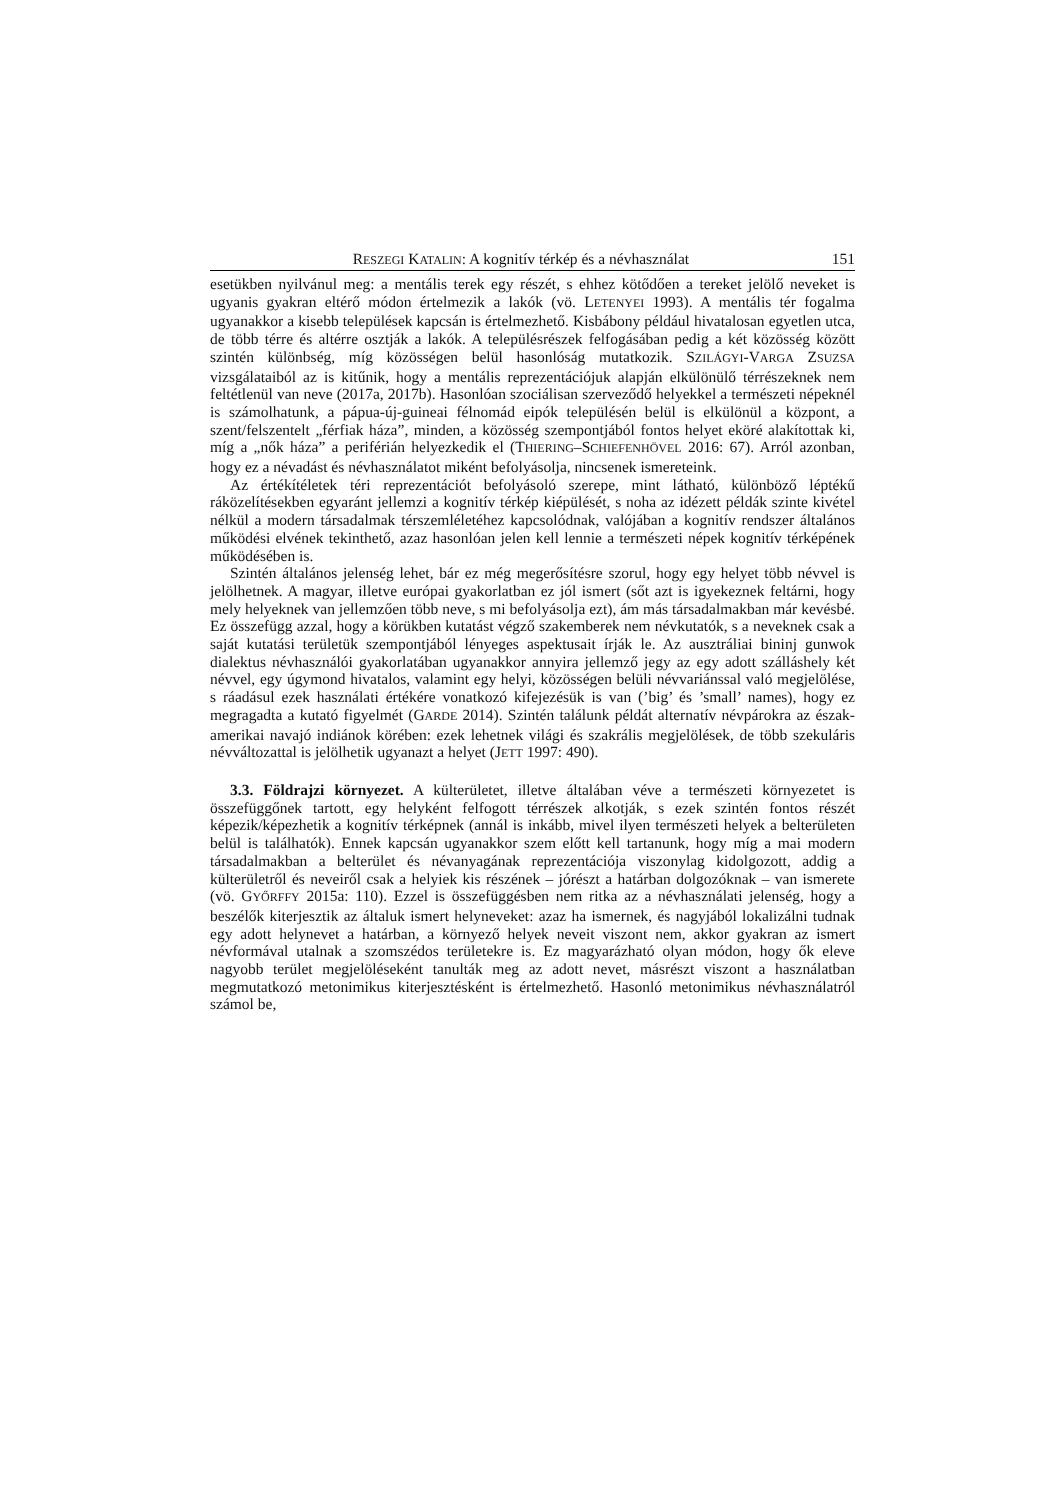RESZEGI KATALIN: A kognitív térkép és a névhasználat 151
esetükben nyilvánul meg: a mentális terek egy részét, s ehhez kötődően a tereket jelölő neveket is ugyanis gyakran eltérő módon értelmezik a lakók (vö. LETENYEI 1993). A mentális tér fogalma ugyanakkor a kisebb települések kapcsán is értelmezhető. Kisbábony például hivatalosan egyetlen utca, de több térre és altérre osztják a lakók. A településrészek felfogásában pedig a két közösség között szintén különbség, míg közösségen belül hasonlóság mutatkozik. SZILÁGYI-VARGA ZSUZSA vizsgálataiból az is kitűnik, hogy a mentális reprezentációjuk alapján elkülönülő térrészeknek nem feltétlenül van neve (2017a, 2017b). Hasonlóan szociálisan szerveződő helyekkel a természeti népeknél is számolhatunk, a pápua-új-guineai félnomád eipók településén belül is elkülönül a központ, a szent/felszentelt „férfiak háza”, minden, a közösség szempontjából fontos helyet eköré alakítottak ki, míg a „nők háza” a periférián helyezkedik el (THIERING–SCHIEFENHÖVEL 2016: 67). Arról azonban, hogy ez a névadást és névhasználatot miként befolyásolja, nincsenek ismereteink.
Az értékítéletek téri reprezentációt befolyásoló szerepe, mint látható, különböző léptékű ráközelítésekben egyaránt jellemzi a kognitív térkép kiépülését, s noha az idézett példák szinte kivétel nélkül a modern társadalmak térszemléletéhez kapcsolódnak, valójában a kognitív rendszer általános működési elvének tekinthető, azaz hasonlóan jelen kell lennie a természeti népek kognitív térképének működésében is.
Szintén általános jelenség lehet, bár ez még megerősítésre szorul, hogy egy helyet több névvel is jelölhetnek. A magyar, illetve európai gyakorlatban ez jól ismert (sőt azt is igyekeznek feltárni, hogy mely helyeknek van jellemzően több neve, s mi befolyásolja ezt), ám más társadalmakban már kevésbé. Ez összefügg azzal, hogy a körükben kutatást végző szakemberek nem névkutatók, s a neveknek csak a saját kutatási területük szempontjából lényeges aspektusait írják le. Az ausztráliai bininj gunwok dialektus névhasználói gyakorlatában ugyanakkor annyira jellemző jegy az egy adott szálláshely két névvel, egy úgymond hivatalos, valamint egy helyi, közösségen belüli névvariánssal való megjelölése, s ráadásul ezek használati értékére vonatkozó kifejezésük is van (’big’ és ’small’ names), hogy ez megragadta a kutató figyelmét (GARDE 2014). Szintén találunk példát alternatív névpárokra az észak-amerikai navajó indiánok körében: ezek lehetnek világi és szakrális megjelölések, de több szekuláris névváltozattal is jelölhetik ugyanazt a helyet (JETT 1997: 490).
3.3. Földrajzi környezet. A külterületet, illetve általában véve a természeti környezetet is összefüggőnek tartott, egy helyként felfogott térrészek alkotják, s ezek szintén fontos részét képezik/képezhetik a kognitív térképnek (annál is inkább, mivel ilyen természeti helyek a belterületen belül is találhatók). Ennek kapcsán ugyanakkor szem előtt kell tartanunk, hogy míg a mai modern társadalmakban a belterület és névanyagának reprezentációja viszonylag kidolgozott, addig a külterületről és neveiről csak a helyiek kis részének – jórészt a határban dolgozóknak – van ismerete (vö. GYŐRFFY 2015a: 110). Ezzel is összefüggésben nem ritka az a névhasználati jelenség, hogy a beszélők kiterjesztik az általuk ismert helyneveket: azaz ha ismernek, és nagyjából lokalizálni tudnak egy adott helynevet a határban, a környező helyek neveit viszont nem, akkor gyakran az ismert névformával utalnak a szomszédos területekre is. Ez magyarázható olyan módon, hogy ők eleve nagyobb terület megjelöléseként tanulták meg az adott nevet, másrészt viszont a használatban megmutatkozó metonimikus kiterjesztésként is értelmezhető. Hasonló metonimikus névhasználatról számol be,